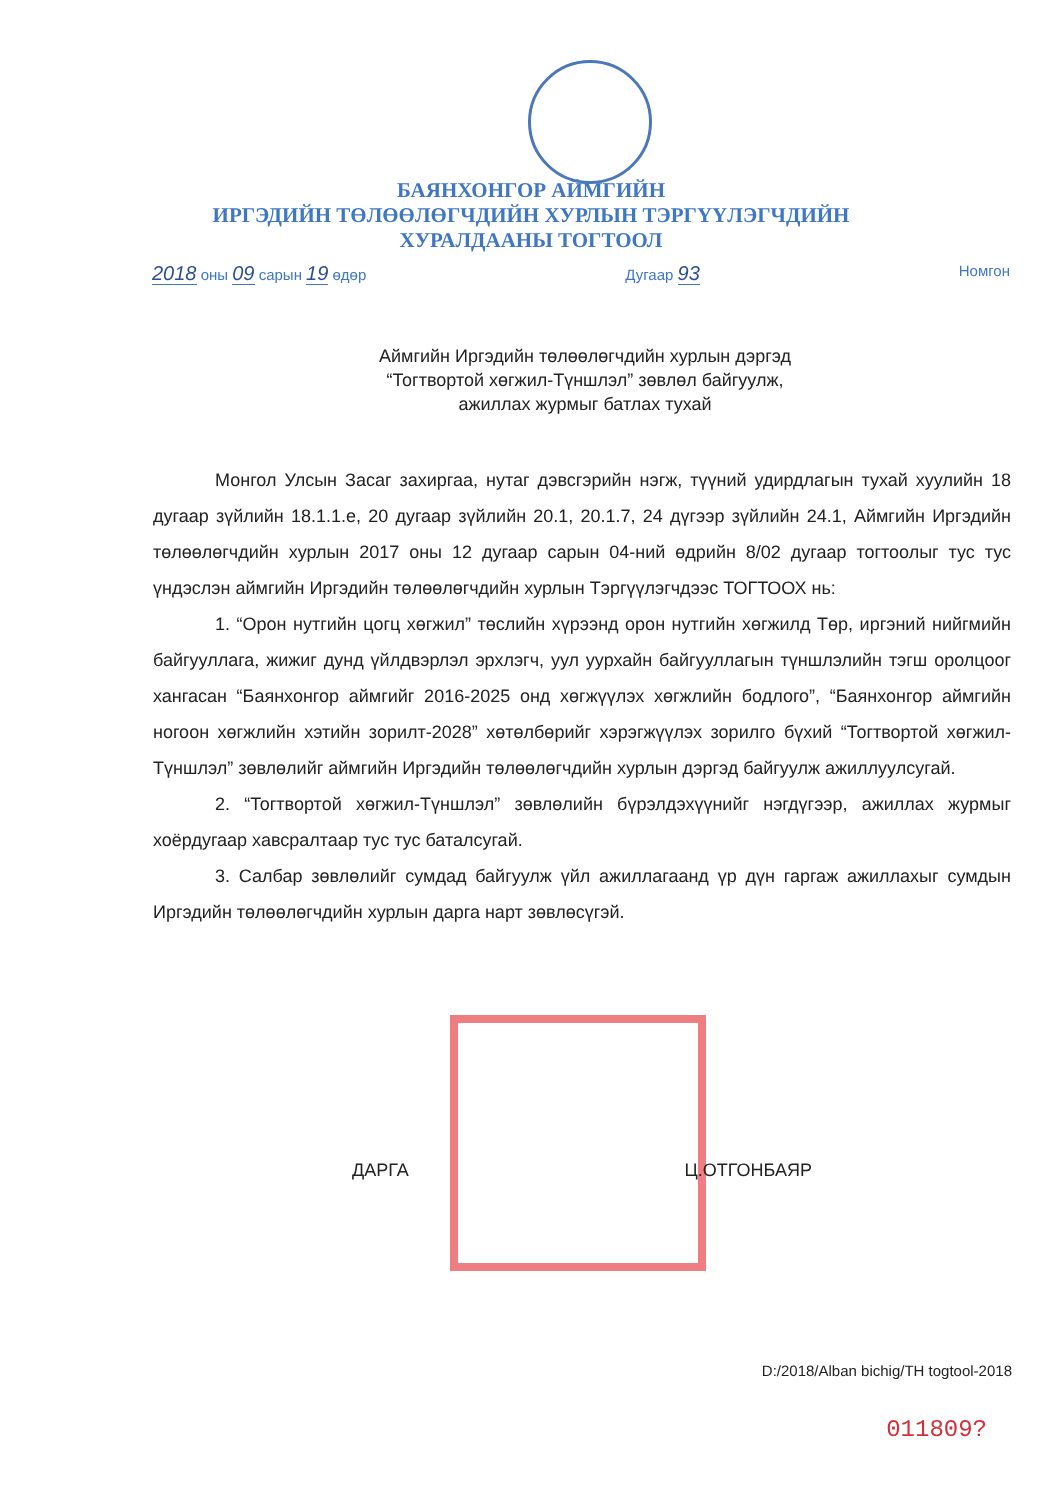БАЯНХОНГОР АЙМГИЙН
ИРГЭДИЙН ТӨЛӨӨЛӨГЧДИЙН ХУРЛЫН ТЭРГҮҮЛЭГЧДИЙН
ХУРАЛДААНЫ ТОГТООЛ
2018 оны 09 сарын 19 өдөр Дугаар 93 Номгон
Аймгийн Иргэдийн төлөөлөгчдийн хурлын дэргэд “Тогтвортой хөгжил-Түншлэл” зөвлөл байгуулж, ажиллах журмыг батлах тухай
Монгол Улсын Засаг захиргаа, нутаг дэвсгэрийн нэгж, түүний удирдлагын тухай хуулийн 18 дугаар зүйлийн 18.1.1.е, 20 дугаар зүйлийн 20.1, 20.1.7, 24 дүгээр зүйлийн 24.1, Аймгийн Иргэдийн төлөөлөгчдийн хурлын 2017 оны 12 дугаар сарын 04-ний өдрийн 8/02 дугаар тогтоолыг тус тус үндэслэн аймгийн Иргэдийн төлөөлөгчдийн хурлын Тэргүүлэгчдээс ТОГТООХ нь:
1. “Орон нутгийн цогц хөгжил” төслийн хүрээнд орон нутгийн хөгжилд Төр, иргэний нийгмийн байгууллага, жижиг дунд үйлдвэрлэл эрхлэгч, уул уурхайн байгууллагын түншлэлийн тэгш оролцоог хангасан “Баянхонгор аймгийг 2016-2025 онд хөгжүүлэх хөгжлийн бодлого”, “Баянхонгор аймгийн ногоон хөгжлийн хэтийн зорилт-2028” хөтөлбөрийг хэрэгжүүлэх зорилго бүхий “Тогтвортой хөгжил-Түншлэл” зөвлөлийг аймгийн Иргэдийн төлөөлөгчдийн хурлын дэргэд байгуулж ажиллуулсугай.
2. “Тогтвортой хөгжил-Түншлэл” зөвлөлийн бүрэлдэхүүнийг нэгдүгээр, ажиллах журмыг хоёрдугаар хавсралтаар тус тус баталсугай.
3. Салбар зөвлөлийг сумдад байгуулж үйл ажиллагаанд үр дүн гаргаж ажиллахыг сумдын Иргэдийн төлөөлөгчдийн хурлын дарга нарт зөвлөсүгэй.
ДАРГА Ц.ОТГОНБАЯР
D:/2018/Alban bichig/TH togtool-2018
011809?